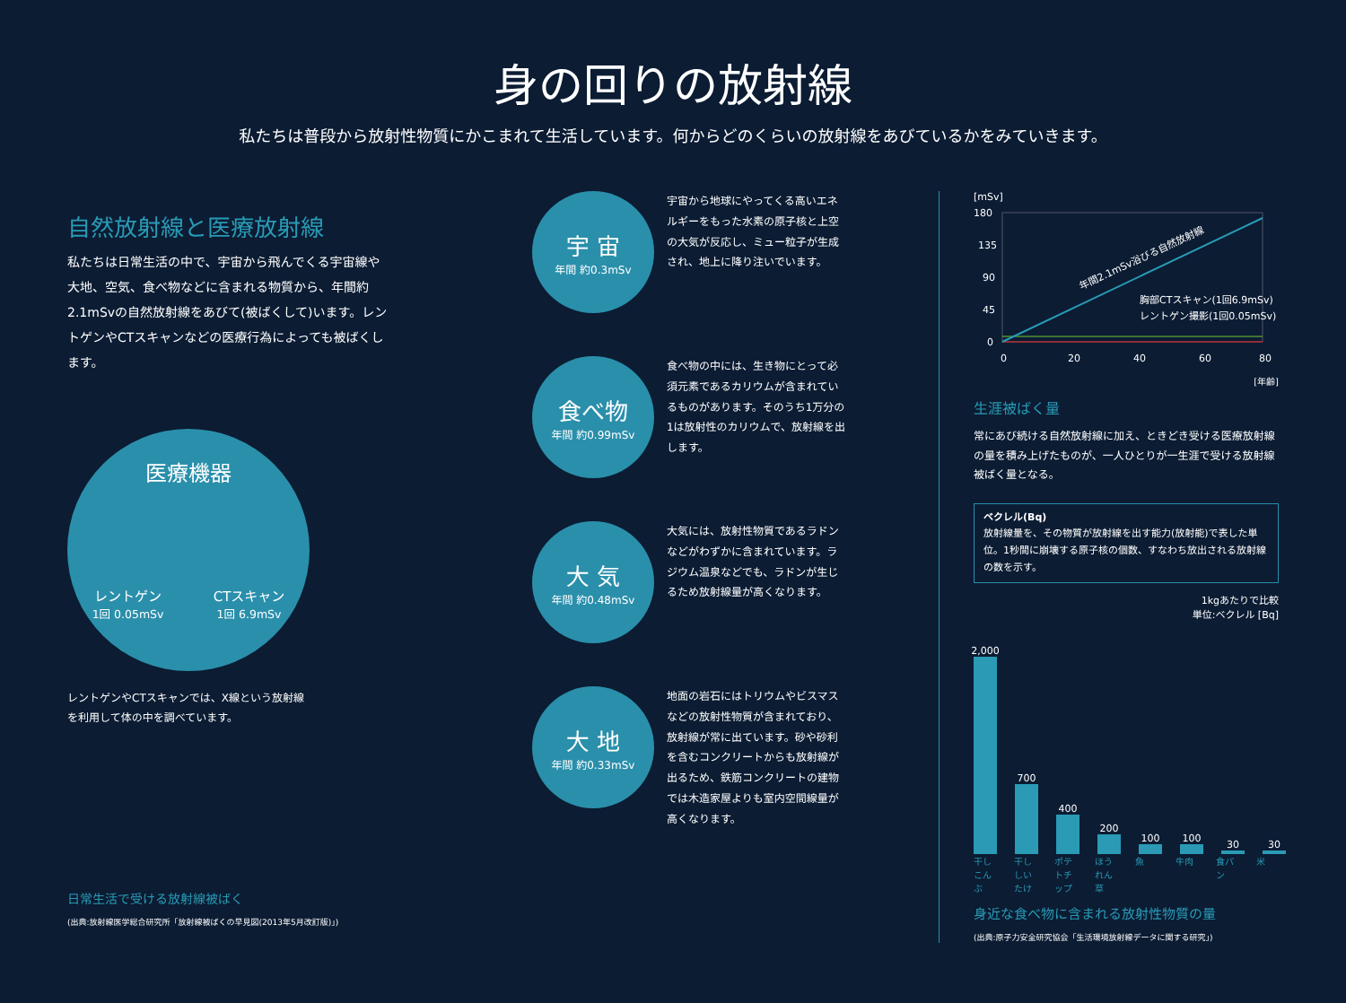身の回りの放射線
私たちは普段から放射性物質にかこまれて生活しています。何からどのくらいの放射線をあびているかをみていきます。
自然放射線と医療放射線
私たちは日常生活の中で、宇宙から飛んでくる宇宙線や大地、空気、食べ物などに含まれる物質から、年間約2.1mSvの自然放射線をあびて(被ばくして)います。レントゲンやCTスキャンなどの医療行為によっても被ばくします。
医療機器
レントゲン
1回 0.05mSv
CTスキャン
1回 6.9mSv
レントゲンやCTスキャンでは、X線という放射線
を利用して体の中を調べています。
日常生活で受ける放射線被ばく
(出典:放射線医学総合研究所「放射線被ばくの早見図(2013年5月改訂版)」)
宇 宙
年間 約0.3mSv
食べ物
年間 約0.99mSv
大 気
年間 約0.48mSv
大 地
年間 約0.33mSv
宇宙から地球にやってくる高いエネルギーをもった水素の原子核と上空の大気が反応し、ミュー粒子が生成され、地上に降り注いでいます。
食べ物の中には、生き物にとって必須元素であるカリウムが含まれているものがあります。そのうち1万分の1は放射性のカリウムで、放射線を出します。
大気には、放射性物質であるラドンなどがわずかに含まれています。ラジウム温泉などでも、ラドンが生じるため放射線量が高くなります。
地面の岩石にはトリウムやビスマスなどの放射性物質が含まれており、放射線が常に出ています。砂や砂利を含むコンクリートからも放射線が出るため、鉄筋コンクリートの建物では木造家屋よりも室内空間線量が高くなります。
[mSv]
180
135
90
45
0
年間2.1mSv浴びる自然放射線
胸部CTスキャン(1回6.9mSv)
レントゲン撮影(1回0.05mSv)
0
20
40
60
80
[年齢]
生涯被ばく量
常にあび続ける自然放射線に加え、ときどき受ける医療放射線の量を積み上げたものが、一人ひとりが一生涯で受ける放射線被ばく量となる。
ベクレル(Bq)
放射線量を、その物質が放射線を出す能力(放射能)で表した単位。1秒間に崩壊する原子核の個数、すなわち放出される放射線の数を示す。
1kgあたりで比較
単位:ベクレル [Bq]
2,000
700
400
200
100
100
30
30
干しこんぶ 干ししいたけ ポテトチップ ほうれん草 魚 牛肉 食パン 米
身近な食べ物に含まれる放射性物質の量
(出典:原子力安全研究協会「生活環境放射線データに関する研究」)